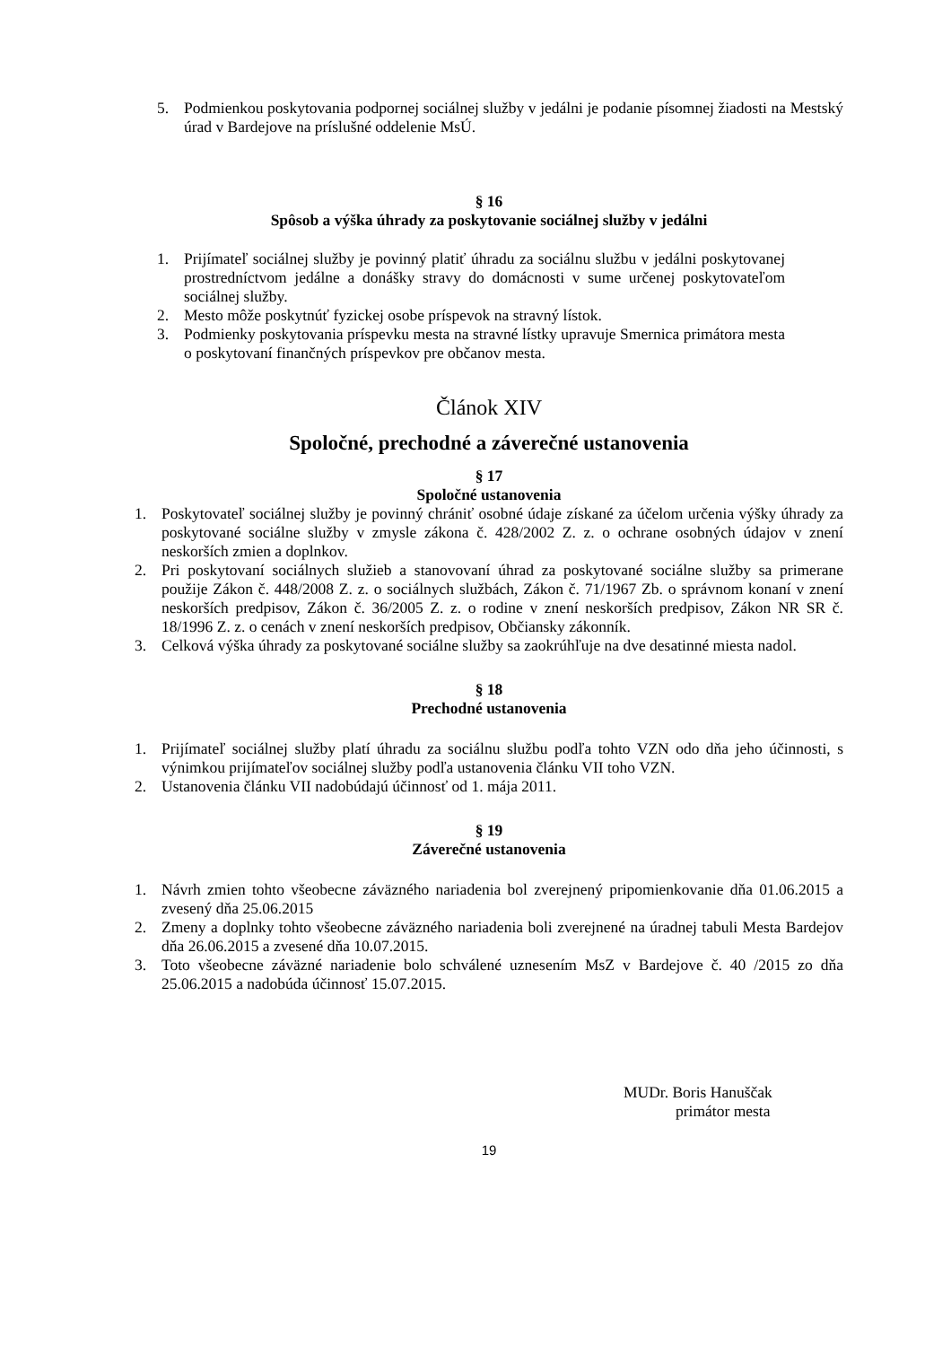5. Podmienkou poskytovania podpornej sociálnej služby v jedálni je podanie písomnej žiadosti na Mestský úrad v Bardejove na príslušné oddelenie MsÚ.
§ 16
Spôsob a výška úhrady za poskytovanie sociálnej služby v jedálni
1. Prijímateľ sociálnej služby je povinný platiť úhradu za sociálnu službu v jedálni poskytovanej prostredníctvom jedálne a donášky stravy do domácnosti v sume určenej poskytovateľom sociálnej služby.
2. Mesto môže poskytnúť fyzickej osobe príspevok na stravný lístok.
3. Podmienky poskytovania príspevku mesta na stravné lístky upravuje Smernica primátora mesta o poskytovaní finančných príspevkov pre občanov mesta.
Článok XIV
Spoločné, prechodné a záverečné ustanovenia
§ 17
Spoločné ustanovenia
1. Poskytovateľ sociálnej služby je povinný chrániť osobné údaje získané za účelom určenia výšky úhrady za poskytované sociálne služby v zmysle zákona č. 428/2002 Z. z. o ochrane osobných údajov v znení neskorších zmien a doplnkov.
2. Pri poskytovaní sociálnych služieb a stanovovaní úhrad za poskytované sociálne služby sa primerane použije Zákon č. 448/2008 Z. z. o sociálnych službách, Zákon č. 71/1967 Zb. o správnom konaní v znení neskorších predpisov, Zákon č. 36/2005 Z. z. o rodine v znení neskorších predpisov, Zákon NR SR č. 18/1996 Z. z. o cenách v znení neskorších predpisov, Občiansky zákonník.
3. Celková výška úhrady za poskytované sociálne služby sa zaokrúhľuje na dve desatinné miesta nadol.
§ 18
Prechodné ustanovenia
1. Prijímateľ sociálnej služby platí úhradu za sociálnu službu podľa tohto VZN odo dňa jeho účinnosti, s výnimkou prijímateľov sociálnej služby podľa ustanovenia článku VII toho VZN.
2. Ustanovenia článku VII nadobúdajú účinnosť od 1. mája 2011.
§ 19
Záverečné ustanovenia
1. Návrh zmien tohto všeobecne záväzného nariadenia bol zverejnený pripomienkovanie dňa 01.06.2015 a zvesený dňa 25.06.2015
2. Zmeny a doplnky tohto všeobecne záväzného nariadenia boli zverejnené na úradnej tabuli Mesta Bardejov dňa 26.06.2015 a zvesené dňa 10.07.2015.
3. Toto všeobecne záväzné nariadenie bolo schválené uznesením MsZ v Bardejove č. 40 /2015 zo dňa 25.06.2015 a nadobúda účinnosť 15.07.2015.
MUDr. Boris Hanuščak
primátor mesta
19